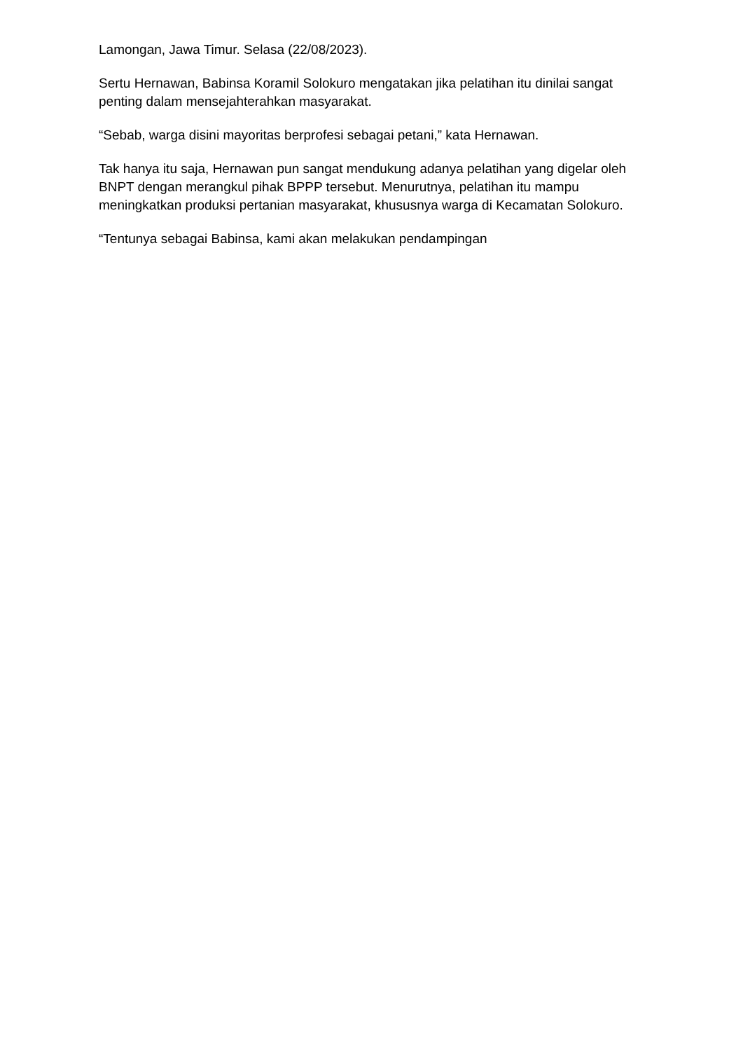Lamongan, Jawa Timur. Selasa (22/08/2023).
Sertu Hernawan, Babinsa Koramil Solokuro mengatakan jika pelatihan itu dinilai sangat penting dalam mensejahterahkan masyarakat.
“Sebab, warga disini mayoritas berprofesi sebagai petani,” kata Hernawan.
Tak hanya itu saja, Hernawan pun sangat mendukung adanya pelatihan yang digelar oleh BNPT dengan merangkul pihak BPPP tersebut. Menurutnya, pelatihan itu mampu meningkatkan produksi pertanian masyarakat, khususnya warga di Kecamatan Solokuro.
“Tentunya sebagai Babinsa, kami akan melakukan pendampingan